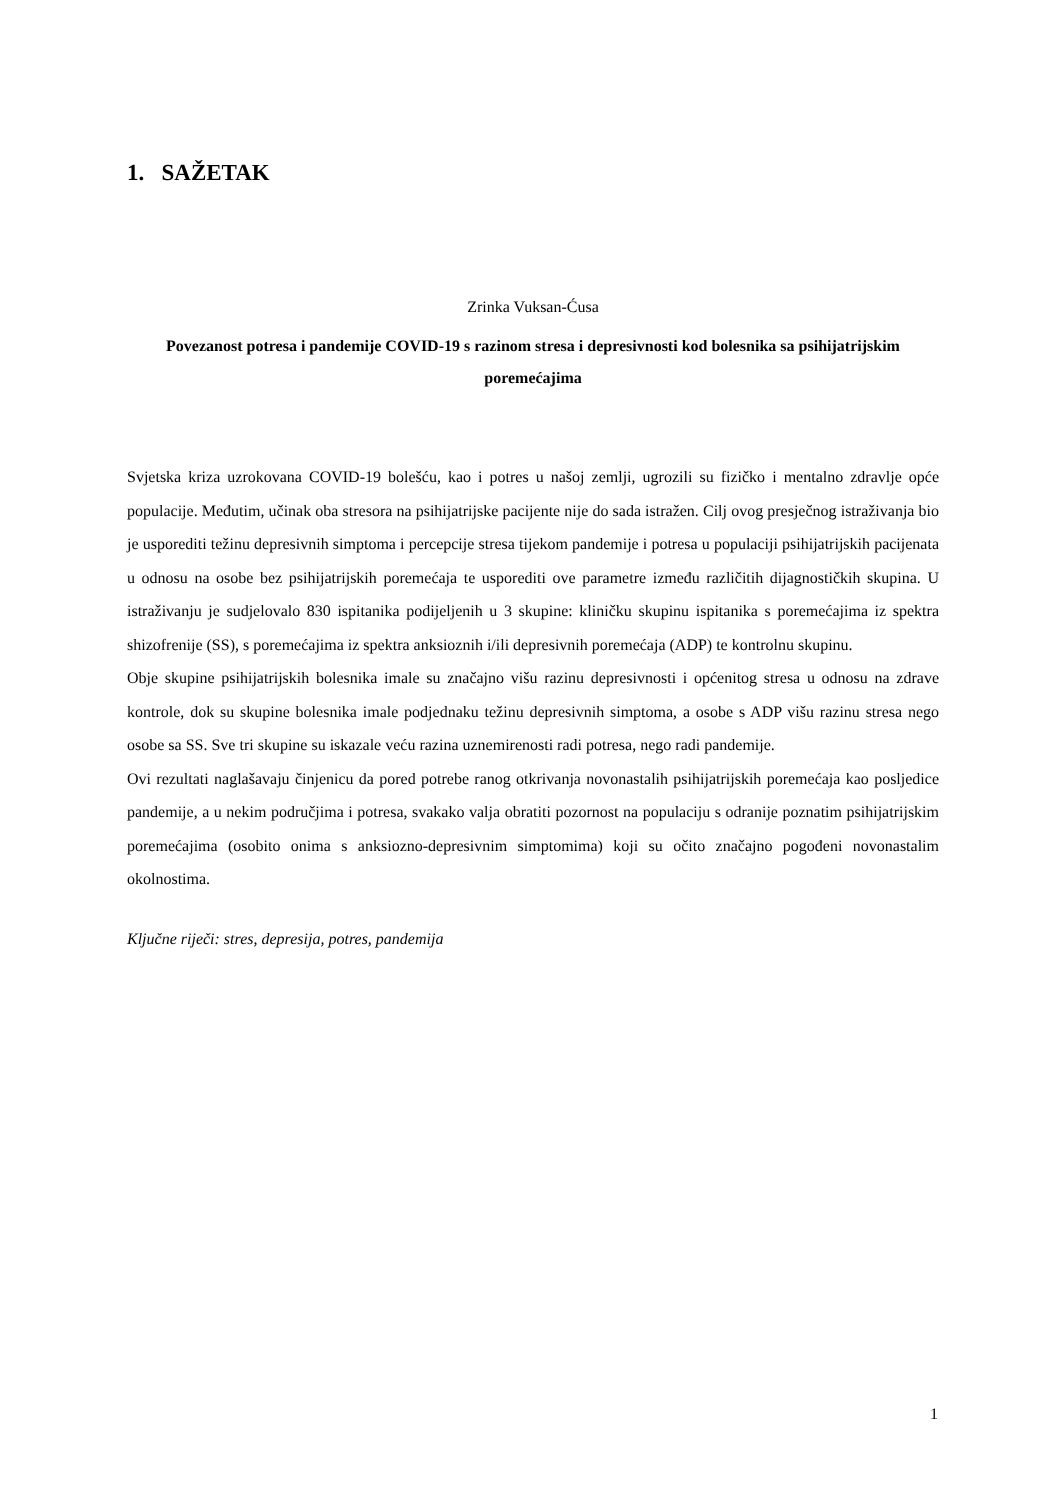1. SAŽETAK
Zrinka Vuksan-Ćusa
Povezanost potresa i pandemije COVID-19 s razinom stresa i depresivnosti kod bolesnika sa psihijatrijskim poremećajima
Svjetska kriza uzrokovana COVID-19 bolešću, kao i potres u našoj zemlji, ugrozili su fizičko i mentalno zdravlje opće populacije. Međutim, učinak oba stresora na psihijatrijske pacijente nije do sada istražen. Cilj ovog presječnog istraživanja bio je usporediti težinu depresivnih simptoma i percepcije stresa tijekom pandemije i potresa u populaciji psihijatrijskih pacijenata u odnosu na osobe bez psihijatrijskih poremećaja te usporediti ove parametre između različitih dijagnostičkih skupina. U istraživanju je sudjelovalo 830 ispitanika podijeljenih u 3 skupine: kliničku skupinu ispitanika s poremećajima iz spektra shizofrenije (SS), s poremećajima iz spektra anksioznih i/ili depresivnih poremećaja (ADP) te kontrolnu skupinu.
Obje skupine psihijatrijskih bolesnika imale su značajno višu razinu depresivnosti i općenitog stresa u odnosu na zdrave kontrole, dok su skupine bolesnika imale podjednaku težinu depresivnih simptoma, a osobe s ADP višu razinu stresa nego osobe sa SS. Sve tri skupine su iskazale veću razina uznemirenosti radi potresa, nego radi pandemije.
Ovi rezultati naglašavaju činjenicu da pored potrebe ranog otkrivanja novonastalih psihijatrijskih poremećaja kao posljedice pandemije, a u nekim područjima i potresa, svakako valja obratiti pozornost na populaciju s odranije poznatim psihijatrijskim poremećajima (osobito onima s anksiozno-depresivnim simptomima) koji su očito značajno pogođeni novonastalim okolnostima.
Ključne riječi: stres, depresija, potres, pandemija
1